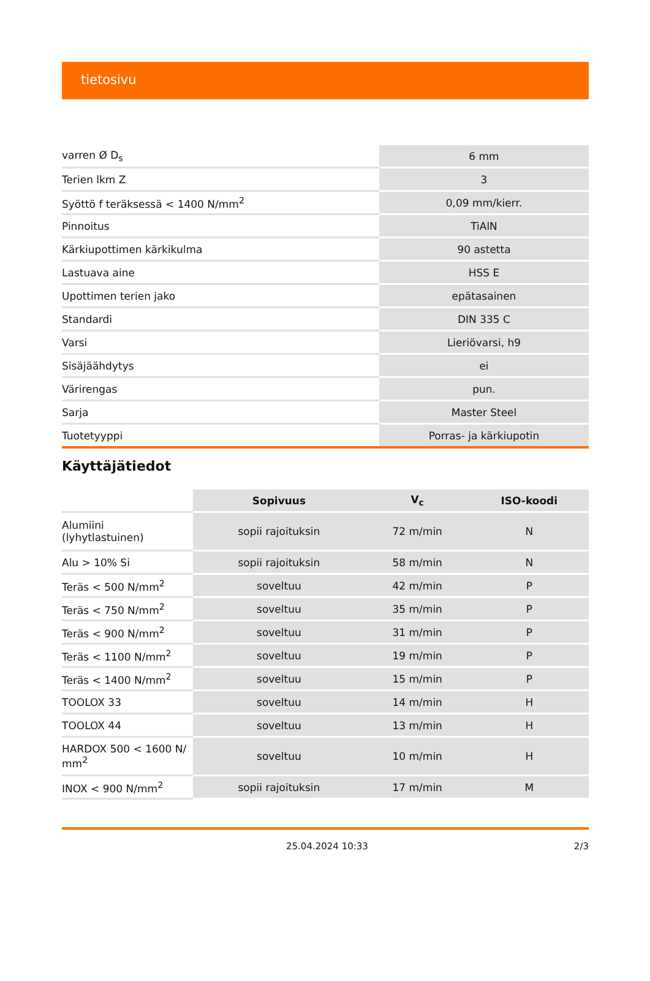tietosivu
| varren Ø D<sub>s</sub> | 6 mm |
| Terien lkm Z | 3 |
| Syöttö f teräksessä < 1400 N/mm<sup>2</sup> | 0,09 mm/kierr. |
| Pinnoitus | TiAlN |
| Kärkiupottimen kärkikulma | 90 astetta |
| Lastuava aine | HSS E |
| Upottimen terien jako | epätasainen |
| Standardi | DIN 335 C |
| Varsi | Lieriövarsi, h9 |
| Sisäjäähdytys | ei |
| Värirengas | pun. |
| Sarja | Master Steel |
| Tuotetyyppi | Porras- ja kärkiupotin |
Käyttäjätiedot
| | Sopivuus | V<sub>c</sub> | ISO-koodi |
| --- | --- | --- | --- |
| Alumiini (lyhytlastuinen) | sopii rajoituksin | 72 m/min | N |
| Alu > 10% Si | sopii rajoituksin | 58 m/min | N |
| Teräs < 500 N/mm<sup>2</sup> | soveltuu | 42 m/min | P |
| Teräs < 750 N/mm<sup>2</sup> | soveltuu | 35 m/min | P |
| Teräs < 900 N/mm<sup>2</sup> | soveltuu | 31 m/min | P |
| Teräs < 1100 N/mm<sup>2</sup> | soveltuu | 19 m/min | P |
| Teräs < 1400 N/mm<sup>2</sup> | soveltuu | 15 m/min | P |
| TOOLOX 33 | soveltuu | 14 m/min | H |
| TOOLOX 44 | soveltuu | 13 m/min | H |
| HARDOX 500 < 1600 N/ mm<sup>2</sup> | soveltuu | 10 m/min | H |
| INOX < 900 N/mm<sup>2</sup> | sopii rajoituksin | 17 m/min | M |
25.04.2024 10:33 2/3